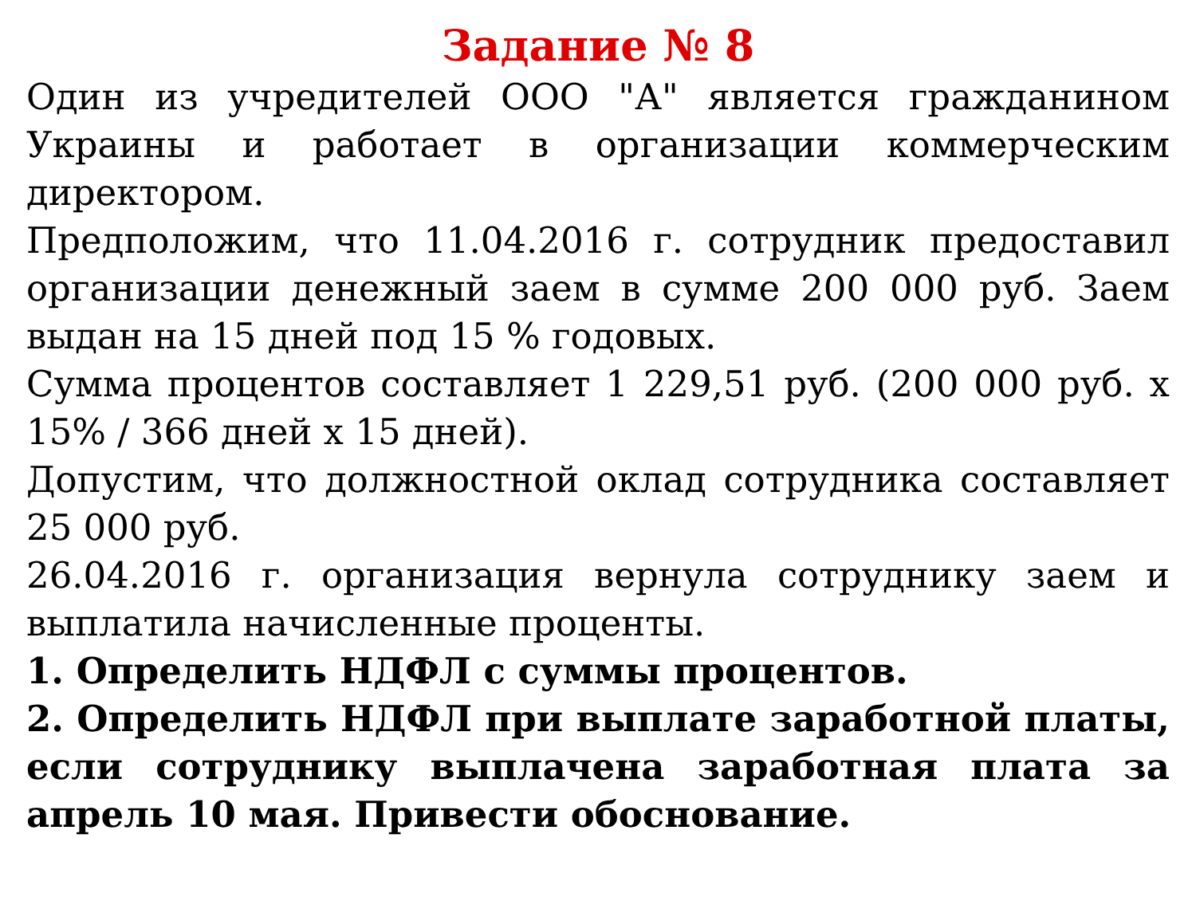Задание № 8
Один из учредителей ООО "А" является гражданином Украины и работает в организации коммерческим директором.
Предположим, что 11.04.2016 г. сотрудник предоставил организации денежный заем в сумме 200 000 руб. Заем выдан на 15 дней под 15 % годовых.
Сумма процентов составляет 1 229,51 руб. (200 000 руб. x 15% / 366 дней x 15 дней).
Допустим, что должностной оклад сотрудника составляет 25 000 руб.
26.04.2016 г. организация вернула сотруднику заем и выплатила начисленные проценты.
1. Определить НДФЛ с суммы процентов.
2. Определить НДФЛ при выплате заработной платы, если сотруднику выплачена заработная плата за апрель 10 мая. Привести обоснование.